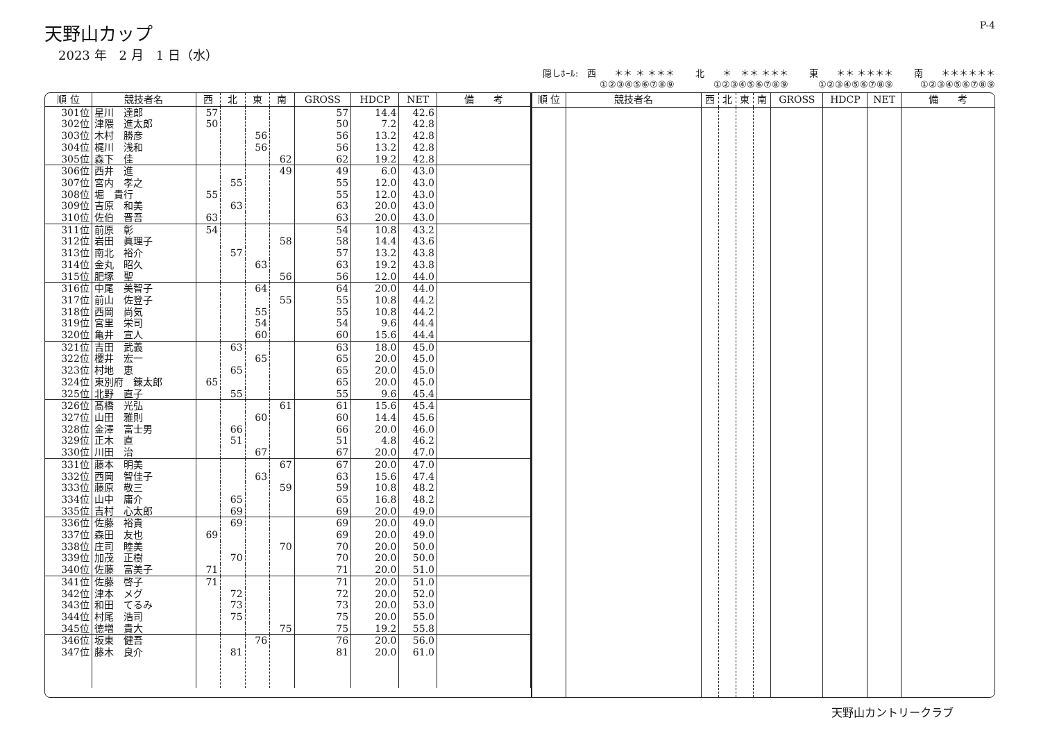天野山カップ
2023 年　2 月　1 日（水）
P-4
隠しﾎｰﾙ:　西　　＊＊ ＊ ＊＊＊
①②③④⑤⑥⑦⑧⑨
北　　＊　＊＊ ＊＊＊
①②③④⑤⑥⑦⑧⑨
東　　＊＊ ＊＊＊＊
①②③④⑤⑥⑦⑧⑨
南　　＊＊＊＊＊＊
①②③④⑤⑥⑦⑧⑨
| 順 位 | 競技者名 | 西 | 北 | 東 | 南 | GROSS | HDCP | NET | 備 考 |
| --- | --- | --- | --- | --- | --- | --- | --- | --- | --- |
| 301位 | 星川 達郎 | 57 | | | | 57 | 14.4 | 42.6 | |
| 302位 | 津隈 進太郎 | 50 | | | | 50 | 7.2 | 42.8 | |
| 303位 | 木村 勝彦 | | | 56 | | 56 | 13.2 | 42.8 | |
| 304位 | 梶川 浅和 | | | 56 | | 56 | 13.2 | 42.8 | |
| 305位 | 森下 佳 | | | | 62 | 62 | 19.2 | 42.8 | |
| 306位 | 西井 進 | | | | 49 | 49 | 6.0 | 43.0 | |
| 307位 | 宮内 孝之 | | 55 | | | 55 | 12.0 | 43.0 | |
| 308位 | 堀 貴行 | 55 | | | | 55 | 12.0 | 43.0 | |
| 309位 | 吉原 和美 | | 63 | | | 63 | 20.0 | 43.0 | |
| 310位 | 佐伯 晋吾 | 63 | | | | 63 | 20.0 | 43.0 | |
| 311位 | 前原 彰 | 54 | | | | 54 | 10.8 | 43.2 | |
| 312位 | 岩田 眞理子 | | | | 58 | 58 | 14.4 | 43.6 | |
| 313位 | 南北 裕介 | | 57 | | | 57 | 13.2 | 43.8 | |
| 314位 | 金丸 昭久 | | | 63 | | 63 | 19.2 | 43.8 | |
| 315位 | 肥塚 聖 | | | | 56 | 56 | 12.0 | 44.0 | |
| 316位 | 中尾 美智子 | | | 64 | | 64 | 20.0 | 44.0 | |
| 317位 | 前山 佐登子 | | | | 55 | 55 | 10.8 | 44.2 | |
| 318位 | 西岡 尚気 | | | 55 | | 55 | 10.8 | 44.2 | |
| 319位 | 宮里 栄司 | | | 54 | | 54 | 9.6 | 44.4 | |
| 320位 | 亀井 宣人 | | | 60 | | 60 | 15.6 | 44.4 | |
| 321位 | 吉田 武義 | | 63 | | | 63 | 18.0 | 45.0 | |
| 322位 | 櫻井 宏一 | | | 65 | | 65 | 20.0 | 45.0 | |
| 323位 | 村地 恵 | | 65 | | | 65 | 20.0 | 45.0 | |
| 324位 | 東別府 錬太郎 | 65 | | | | 65 | 20.0 | 45.0 | |
| 325位 | 北野 直子 | | 55 | | | 55 | 9.6 | 45.4 | |
| 326位 | 髙橋 光弘 | | | | 61 | 61 | 15.6 | 45.4 | |
| 327位 | 山田 雅則 | | | 60 | | 60 | 14.4 | 45.6 | |
| 328位 | 金澤 富士男 | | 66 | | | 66 | 20.0 | 46.0 | |
| 329位 | 正木 直 | | 51 | | | 51 | 4.8 | 46.2 | |
| 330位 | 川田 治 | | | 67 | | 67 | 20.0 | 47.0 | |
| 331位 | 藤本 明美 | | | | 67 | 67 | 20.0 | 47.0 | |
| 332位 | 西岡 智佳子 | | | 63 | | 63 | 15.6 | 47.4 | |
| 333位 | 藤原 敬三 | | | | 59 | 59 | 10.8 | 48.2 | |
| 334位 | 山中 庸介 | | 65 | | | 65 | 16.8 | 48.2 | |
| 335位 | 吉村 心太郎 | | 69 | | | 69 | 20.0 | 49.0 | |
| 336位 | 佐藤 裕貴 | | 69 | | | 69 | 20.0 | 49.0 | |
| 337位 | 森田 友也 | 69 | | | | 69 | 20.0 | 49.0 | |
| 338位 | 庄司 睦美 | | | | 70 | 70 | 20.0 | 50.0 | |
| 339位 | 加茂 正樹 | | 70 | | | 70 | 20.0 | 50.0 | |
| 340位 | 佐藤 富美子 | 71 | | | | 71 | 20.0 | 51.0 | |
| 341位 | 佐藤 啓子 | 71 | | | | 71 | 20.0 | 51.0 | |
| 342位 | 津本 メグ | | 72 | | | 72 | 20.0 | 52.0 | |
| 343位 | 和田 てるみ | | 73 | | | 73 | 20.0 | 53.0 | |
| 344位 | 村尾 浩司 | | 75 | | | 75 | 20.0 | 55.0 | |
| 345位 | 徳増 貴大 | | | | 75 | 75 | 19.2 | 55.8 | |
| 346位 | 坂東 健吾 | | | 76 | | 76 | 20.0 | 56.0 | |
| 347位 | 藤木 良介 | | 81 | | | 81 | 20.0 | 61.0 | |
| 順 位 | 競技者名 | 西 | 北 | 東 | 南 | GROSS | HDCP | NET | 備 考 |
| --- | --- | --- | --- | --- | --- | --- | --- | --- | --- |
天野山カントリークラブ